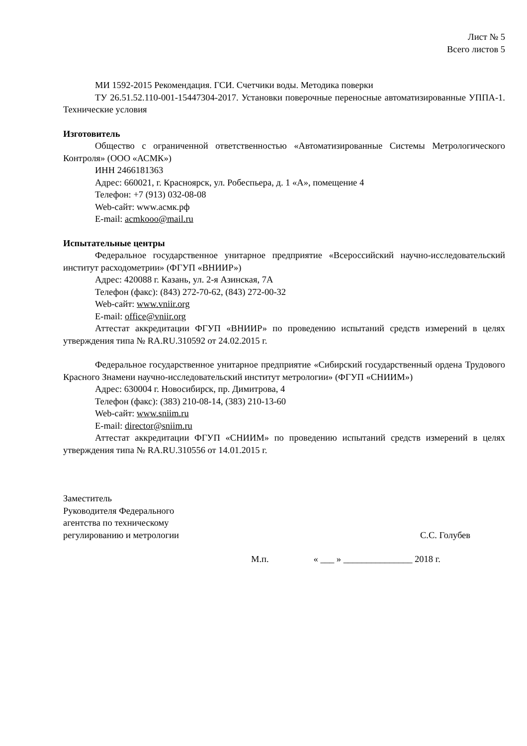Лист № 5
Всего листов 5
МИ 1592-2015 Рекомендация. ГСИ. Счетчики воды. Методика поверки
ТУ 26.51.52.110-001-15447304-2017. Установки поверочные переносные автоматизированные УППА-1. Технические условия
Изготовитель
Общество с ограниченной ответственностью «Автоматизированные Системы Метрологического Контроля» (ООО «АСМК»)
ИНН 2466181363
Адрес: 660021, г. Красноярск, ул. Робеспьера, д. 1 «А», помещение 4
Телефон: +7 (913) 032-08-08
Web-сайт: www.асмк.рф
E-mail: acmkooo@mail.ru
Испытательные центры
Федеральное государственное унитарное предприятие «Всероссийский научно-исследовательский институт расходометрии» (ФГУП «ВНИИР»)
Адрес: 420088 г. Казань, ул. 2-я Азинская, 7А
Телефон (факс): (843) 272-70-62, (843) 272-00-32
Web-сайт: www.vniir.org
E-mail: office@vniir.org
Аттестат аккредитации ФГУП «ВНИИР» по проведению испытаний средств измерений в целях утверждения типа № RA.RU.310592 от 24.02.2015 г.
Федеральное государственное унитарное предприятие «Сибирский государственный ордена Трудового Красного Знамени научно-исследовательский институт метрологии» (ФГУП «СНИИМ»)
Адрес: 630004 г. Новосибирск, пр. Димитрова, 4
Телефон (факс): (383) 210-08-14, (383) 210-13-60
Web-сайт: www.sniim.ru
E-mail: director@sniim.ru
Аттестат аккредитации ФГУП «СНИИМ» по проведению испытаний средств измерений в целях утверждения типа № RA.RU.310556 от 14.01.2015 г.
Заместитель
Руководителя Федерального
агентства по техническому
регулированию и метрологии
С.С. Голубев
М.п. « ___ » _______________ 2018 г.